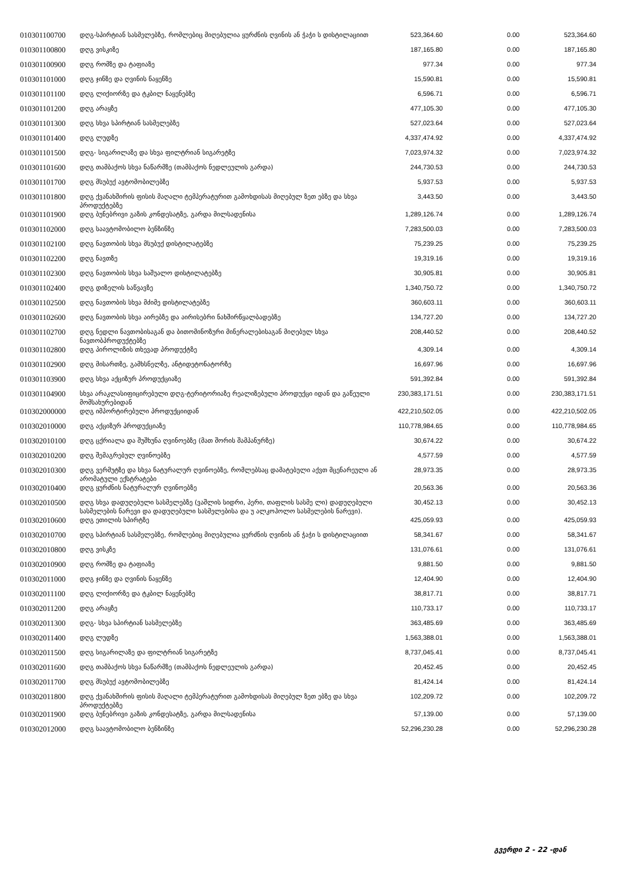| 010301100700 | დღგ-სპირტიან სასმელებზე, რომლებიც მიღებულია ყურძნის ღვინის ან ჭაჭი ს დისტილაციით | 523,364.60 | 0.00 | 523,364.60 |
| 010301100800 | დღგ ვისკიზე | 187,165.80 | 0.00 | 187,165.80 |
| 010301100900 | დღგ რომზე და ტაფიაზე | 977.34 | 0.00 | 977.34 |
| 010301101000 | დღგ ჯინზე და ღვინის ნაყენზე | 15,590.81 | 0.00 | 15,590.81 |
| 010301101100 | დღგ ლიქიორზე და ტკბილ ნაყენებზე | 6,596.71 | 0.00 | 6,596.71 |
| 010301101200 | დღგ არაყზე | 477,105.30 | 0.00 | 477,105.30 |
| 010301101300 | დღგ სხვა სპირტიან სასმელებზე | 527,023.64 | 0.00 | 527,023.64 |
| 010301101400 | დღგ ლუდზე | 4,337,474.92 | 0.00 | 4,337,474.92 |
| 010301101500 | დღგ- სიგარილაზე და სხვა ფილტრიან სიგარეტზე | 7,023,974.32 | 0.00 | 7,023,974.32 |
| 010301101600 | დღგ თამბაქოს სხვა ნაწარმზე (თამბაქოს ნედლეულის გარდა) | 244,730.53 | 0.00 | 244,730.53 |
| 010301101700 | დღგ მსუბუქ ავტომობილებზე | 5,937.53 | 0.00 | 5,937.53 |
| 010301101800 | დღგ ქვანახშირის ფისის მაღალი ტემპერატურით გამოხდისას მიღებულ ზეთ ებზე და სხვა პროდუქტებზე | 3,443.50 | 0.00 | 3,443.50 |
| 010301101900 | დღგ ბუნებრივი გაზის კონდესატზე, გარდა მილსადენისა | 1,289,126.74 | 0.00 | 1,289,126.74 |
| 010301102000 | დღგ საავტომობილო ბენზინზე | 7,283,500.03 | 0.00 | 7,283,500.03 |
| 010301102100 | დღგ ნავთობის სხვა მსუბუქ დისტილატებზე | 75,239.25 | 0.00 | 75,239.25 |
| 010301102200 | დღგ ნავთზე | 19,319.16 | 0.00 | 19,319.16 |
| 010301102300 | დღგ ნავთობის სხვა საშუალო დისტილატებზე | 30,905.81 | 0.00 | 30,905.81 |
| 010301102400 | დღგ დიზელის საწვავზე | 1,340,750.72 | 0.00 | 1,340,750.72 |
| 010301102500 | დღგ ნავთობის სხვა მძიმე დისტილატებზე | 360,603.11 | 0.00 | 360,603.11 |
| 010301102600 | დღგ ნავთობის სხვა აირებზე და აირისებრი ნახშირწყალბადებზე | 134,727.20 | 0.00 | 134,727.20 |
| 010301102700 | დღგ ნედლი ნავთობისაგან და ბითომინოზური მინერალებისაგან მიღებულ სხვა ნავთობპროდუქტებზე | 208,440.52 | 0.00 | 208,440.52 |
| 010301102800 | დღგ პიროლიზის თხევად პროდუქტზე | 4,309.14 | 0.00 | 4,309.14 |
| 010301102900 | დღგ მისართზე, გამხსნელზე, ანტიდეტონატორზე | 16,697.96 | 0.00 | 16,697.96 |
| 010301103900 | დღგ სხვა აქციზურ პროდუქციაზე | 591,392.84 | 0.00 | 591,392.84 |
| 010301104900 | სხვა არაკლასიფიცირებული დღგ-ტერიტორიაზე რეალიზებული პროდუქცი იდან და გაწეული მომსახურებიდან | 230,383,171.51 | 0.00 | 230,383,171.51 |
| 010302000000 | დღგ იმპორტირებული პროდუქციიდან | 422,210,502.05 | 0.00 | 422,210,502.05 |
| 010302010000 | დღგ აქციზურ პროდუქციაზე | 110,778,984.65 | 0.00 | 110,778,984.65 |
| 010302010100 | დღგ ცქრიალა და შუშხუნა ღვინოებზე (მათ შორის შამპანურზე) | 30,674.22 | 0.00 | 30,674.22 |
| 010302010200 | დღგ შემაგრებულ ღვინოებზე | 4,577.59 | 0.00 | 4,577.59 |
| 010302010300 | დღგ ვერმუტზე და სხვა ნატურალურ ღვინოებზე, რომლებსაც დამატებული აქვთ მცენარეული ან არომატული ექსტრატები | 28,973.35 | 0.00 | 28,973.35 |
| 010302010400 | დღგ ყურძნის ნატურალურ ღვინოებზე | 20,563.36 | 0.00 | 20,563.36 |
| 010302010500 | დღგ სხვა დადუღებული სასმელებზე (ვაშლის სიდრი, პერი, თაფლის სასმე ლი) დადუღებული სასმელების ნარევი და დადუღებული სასმელებისა და უ ალკოჰოლო სასმელების ნარევი). | 30,452.13 | 0.00 | 30,452.13 |
| 010302010600 | დღგ ეთილის სპირტზე | 425,059.93 | 0.00 | 425,059.93 |
| 010302010700 | დღგ სპირტიან სასმელებზე, რომლებიც მიღებულია ყურძნის ღვინის ან ჭაჭი ს დისტილაციით | 58,341.67 | 0.00 | 58,341.67 |
| 010302010800 | დღგ ვისკზე | 131,076.61 | 0.00 | 131,076.61 |
| 010302010900 | დღგ რომზე და ტაფიაზე | 9,881.50 | 0.00 | 9,881.50 |
| 010302011000 | დღგ ჯინზე და ღვინის ნაყენზე | 12,404.90 | 0.00 | 12,404.90 |
| 010302011100 | დღგ ლიქიორზე და ტკბილ ნაყენებზე | 38,817.71 | 0.00 | 38,817.71 |
| 010302011200 | დღგ არაყზე | 110,733.17 | 0.00 | 110,733.17 |
| 010302011300 | დღგ- სხვა სპირტიან სასმელებზე | 363,485.69 | 0.00 | 363,485.69 |
| 010302011400 | დღგ ლუდზე | 1,563,388.01 | 0.00 | 1,563,388.01 |
| 010302011500 | დღგ სიგარილაზე და ფილტრიან სიგარეტზე | 8,737,045.41 | 0.00 | 8,737,045.41 |
| 010302011600 | დღგ თამბაქოს სხვა ნაწარმზე (თამბაქოს ნედლეულის გარდა) | 20,452.45 | 0.00 | 20,452.45 |
| 010302011700 | დღგ მსუბუქ ავტომობილებზე | 81,424.14 | 0.00 | 81,424.14 |
| 010302011800 | დღგ ქვანახშირის ფისის მაღალი ტემპერატურით გამოხდისას მიღებულ ზეთ ებზე და სხვა პროდუქტებზე | 102,209.72 | 0.00 | 102,209.72 |
| 010302011900 | დღგ ბუნებრივი გაზის კონდესატზე, გარდა მილსადენისა | 57,139.00 | 0.00 | 57,139.00 |
| 010302012000 | დღგ საავტომობილო ბენზინზე | 52,296,230.28 | 0.00 | 52,296,230.28 |
გვერდი 2 - 22 -დან